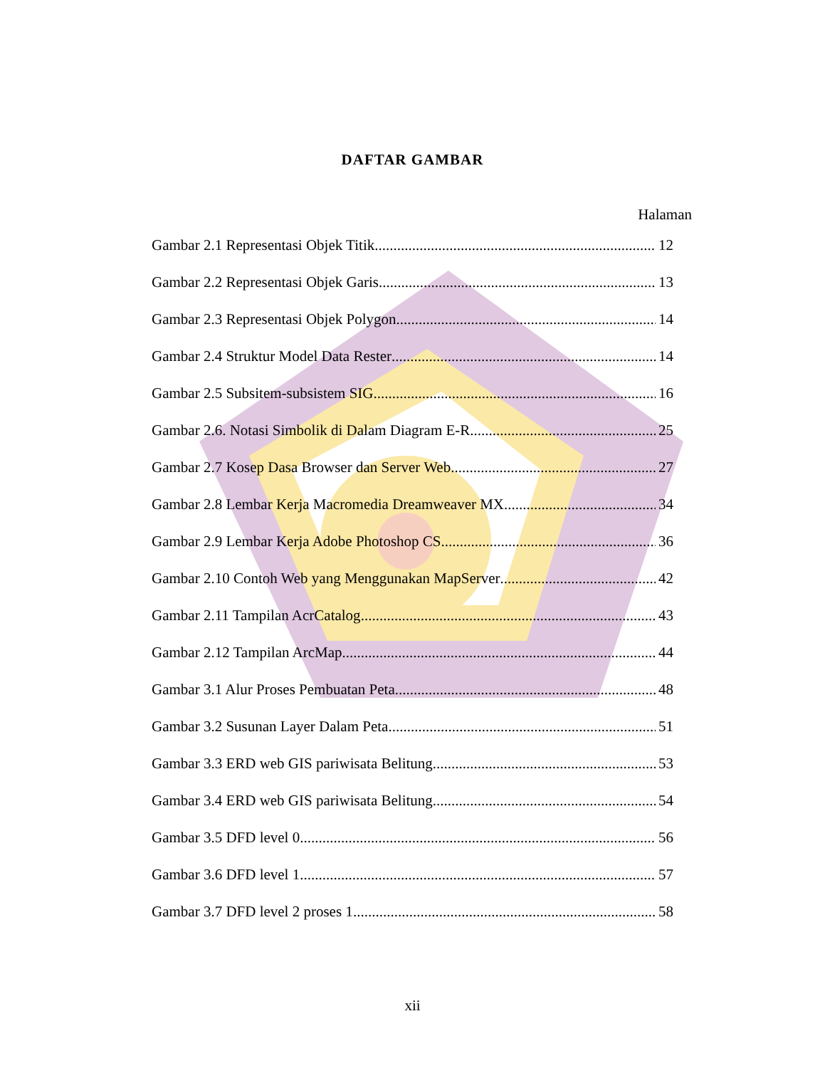DAFTAR GAMBAR
Halaman
Gambar 2.1 Representasi Objek Titik 12
Gambar 2.2 Representasi Objek Garis 13
Gambar 2.3 Representasi Objek Polygon 14
Gambar 2.4 Struktur Model Data Rester 14
Gambar 2.5 Subsitem-subsistem SIG 16
Gambar 2.6. Notasi Simbolik di Dalam Diagram E-R 25
Gambar 2.7 Kosep Dasa Browser dan Server Web 27
Gambar 2.8 Lembar Kerja Macromedia Dreamweaver MX 34
Gambar 2.9 Lembar Kerja Adobe Photoshop CS 36
Gambar 2.10 Contoh Web yang Menggunakan MapServer 42
Gambar 2.11 Tampilan AcrCatalog 43
Gambar 2.12 Tampilan ArcMap 44
Gambar 3.1 Alur Proses Pembuatan Peta 48
Gambar 3.2 Susunan Layer Dalam Peta 51
Gambar 3.3 ERD web GIS pariwisata Belitung 53
Gambar 3.4 ERD web GIS pariwisata Belitung 54
Gambar 3.5 DFD level 0 56
Gambar 3.6 DFD level 1 57
Gambar 3.7 DFD level 2 proses 1 58
xii